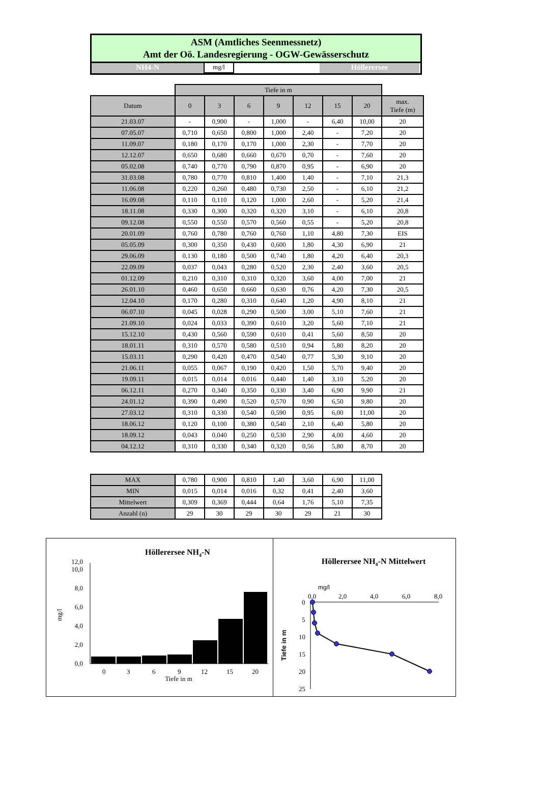ASM (Amtliches Seenmessnetz)
Amt der Oö. Landesregierung - OGW-Gewässerschutz
NH4-N
mg/l
Höllerersee
| | Tiefe in m | | | | | | | |
| --- | --- | --- | --- | --- | --- | --- | --- | --- |
| Datum | 0 | 3 | 6 | 9 | 12 | 15 | 20 | max. Tiefe (m) |
| 21.03.07 | - | 0,900 | - | 1,000 | - | 6,40 | 10,00 | 20 |
| 07.05.07 | 0,710 | 0,650 | 0,800 | 1,000 | 2,40 | - | 7,20 | 20 |
| 11.09.07 | 0,180 | 0,170 | 0,170 | 1,000 | 2,30 | - | 7,70 | 20 |
| 12.12.07 | 0,650 | 0,680 | 0,660 | 0,670 | 0,70 | - | 7,60 | 20 |
| 05.02.08 | 0,740 | 0,770 | 0,790 | 0,870 | 0,95 | - | 6,90 | 20 |
| 31.03.08 | 0,780 | 0,770 | 0,810 | 1,400 | 1,40 | - | 7,10 | 21,3 |
| 11.06.08 | 0,220 | 0,260 | 0,480 | 0,730 | 2,50 | - | 6,10 | 21,2 |
| 16.09.08 | 0,110 | 0,110 | 0,120 | 1,000 | 2,60 | - | 5,20 | 21,4 |
| 18.11.08 | 0,330 | 0,300 | 0,320 | 0,320 | 3,10 | - | 6,10 | 20,8 |
| 09.12.08 | 0,550 | 0,550 | 0,570 | 0,560 | 0,55 | - | 5,20 | 20,8 |
| 20.01.09 | 0,760 | 0,780 | 0,760 | 0,760 | 1,10 | 4,80 | 7,30 | EIS |
| 05.05.09 | 0,300 | 0,350 | 0,430 | 0,600 | 1,80 | 4,30 | 6,90 | 21 |
| 29.06.09 | 0,130 | 0,180 | 0,500 | 0,740 | 1,80 | 4,20 | 6,40 | 20,3 |
| 22.09.09 | 0,037 | 0,043 | 0,280 | 0,520 | 2,30 | 2,40 | 3,60 | 20,5 |
| 01.12.09 | 0,210 | 0,310 | 0,310 | 0,320 | 3,60 | 4,00 | 7,00 | 21 |
| 26.01.10 | 0,460 | 0,650 | 0,660 | 0,630 | 0,76 | 4,20 | 7,30 | 20,5 |
| 12.04.10 | 0,170 | 0,280 | 0,310 | 0,640 | 1,20 | 4,90 | 8,10 | 21 |
| 06.07.10 | 0,045 | 0,028 | 0,290 | 0,500 | 3,00 | 5,10 | 7,60 | 21 |
| 21.09.10 | 0,024 | 0,033 | 0,390 | 0,610 | 3,20 | 5,60 | 7,10 | 21 |
| 15.12.10 | 0,430 | 0,560 | 0,590 | 0,610 | 0,41 | 5,60 | 8,50 | 20 |
| 18.01.11 | 0,310 | 0,570 | 0,580 | 0,510 | 0,94 | 5,80 | 8,20 | 20 |
| 15.03.11 | 0,290 | 0,420 | 0,470 | 0,540 | 0,77 | 5,30 | 9,10 | 20 |
| 21.06.11 | 0,055 | 0,067 | 0,190 | 0,420 | 1,50 | 5,70 | 9,40 | 20 |
| 19.09.11 | 0,015 | 0,014 | 0,016 | 0,440 | 1,40 | 3,10 | 5,20 | 20 |
| 06.12.11 | 0,270 | 0,340 | 0,350 | 0,330 | 3,40 | 6,90 | 9,90 | 21 |
| 24.01.12 | 0,390 | 0,490 | 0,520 | 0,570 | 0,90 | 6,50 | 9,80 | 20 |
| 27.03.12 | 0,310 | 0,330 | 0,540 | 0,590 | 0,95 | 6,00 | 11,00 | 20 |
| 18.06.12 | 0,120 | 0,100 | 0,380 | 0,540 | 2,10 | 6,40 | 5,80 | 20 |
| 18.09.12 | 0,043 | 0,040 | 0,250 | 0,530 | 2,90 | 4,00 | 4,60 | 20 |
| 04.12.12 | 0,310 | 0,330 | 0,340 | 0,320 | 0,56 | 5,80 | 8,70 | 20 |
| MAX | 0,780 | 0,900 | 0,810 | 1,40 | 3,60 | 6,90 | 11,00 |
| MIN | 0,015 | 0,014 | 0,016 | 0,32 | 0,41 | 2,40 | 3,60 |
| Mittelwert | 0,309 | 0,369 | 0,444 | 0,64 | 1,76 | 5,10 | 7,35 |
| Anzahl (n) | 29 | 30 | 29 | 30 | 29 | 21 | 30 |
Höllerersee NH4-N
0,0
2,0
4,0
6,0
8,0
10,0
12,0
mg/l
0
3
6
9
12
15
20
Tiefe in m
Höllerersee NH4-N Mittelwert
mg/l
0,0
2,0
4,0
6,0
8,0
0
5
10
15
20
25
Tiefe in m